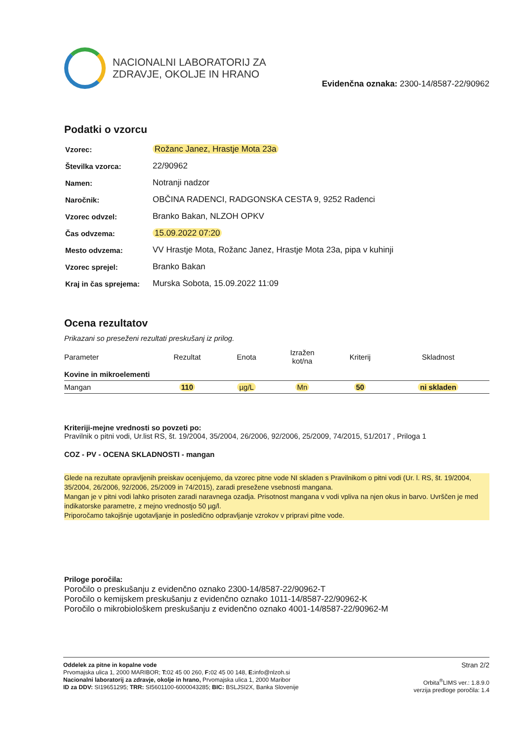NACIONALNI LABORATORIJ ZA
ZDRAVJE, OKOLJE IN HRANO
Evidenčna oznaka: 2300-14/8587-22/90962
Podatki o vzorcu
| Vzorec: | Rožanc Janez, Hrastje Mota 23a |
| Številka vzorca: | 22/90962 |
| Namen: | Notranji nadzor |
| Naročnik: | OBČINA RADENCI, RADGONSKA CESTA 9, 9252 Radenci |
| Vzorec odvzel: | Branko Bakan, NLZOH OPKV |
| Čas odvzema: | 15.09.2022 07:20 |
| Mesto odvzema: | VV Hrastje Mota, Rožanc Janez, Hrastje Mota 23a, pipa v kuhinji |
| Vzorec sprejel: | Branko Bakan |
| Kraj in čas sprejema: | Murska Sobota, 15.09.2022 11:09 |
Ocena rezultatov
Prikazani so preseženi rezultati preskušanj iz prilog.
| Parameter | Rezultat | Enota | Izražen kot/na | Kriterij | Skladnost |
| --- | --- | --- | --- | --- | --- |
| Kovine in mikroelementi | | | | | |
| Mangan | 110 | µg/L | Mn | 50 | ni skladen |
Kriteriji-mejne vrednosti so povzeti po:
Pravilnik o pitni vodi, Ur.list RS, št. 19/2004, 35/2004, 26/2006, 92/2006, 25/2009, 74/2015, 51/2017 , Priloga 1
COZ - PV - OCENA SKLADNOSTI - mangan
Glede na rezultate opravljenih preiskav ocenjujemo, da vzorec pitne vode NI skladen s Pravilnikom o pitni vodi (Ur. l. RS, št. 19/2004, 35/2004, 26/2006, 92/2006, 25/2009 in 74/2015), zaradi presežene vsebnosti mangana.
Mangan je v pitni vodi lahko prisoten zaradi naravnega ozadja. Prisotnost mangana v vodi vpliva na njen okus in barvo. Uvrščen je med indikatorske parametre, z mejno vrednostjo 50 µg/l.
Priporočamo takojšnje ugotavljanje in posledično odpravljanje vzrokov v pripravi pitne vode.
Priloge poročila:
Poročilo o preskušanju z evidenčno oznako 2300-14/8587-22/90962-T
Poročilo o kemijskem preskušanju z evidenčno oznako 1011-14/8587-22/90962-K
Poročilo o mikrobiološkem preskušanju z evidenčno oznako 4001-14/8587-22/90962-M
Oddelek za pitne in kopalne vode
Prvomajska ulica 1, 2000 MARIBOR; T: 02 45 00 260, F: 02 45 00 148, E: info@nlzoh.si
Nacionalni laboratorij za zdravje, okolje in hrano, Prvomajska ulica 1, 2000 Maribor
ID za DDV: SI19651295; TRR: SI5601100-6000043285; BIC: BSLJSI2X, Banka Slovenije
Stran 2/2
Orbita<sup>®</sup>LIMS ver.: 1.8.9.0
verzija predloge poročila: 1.4